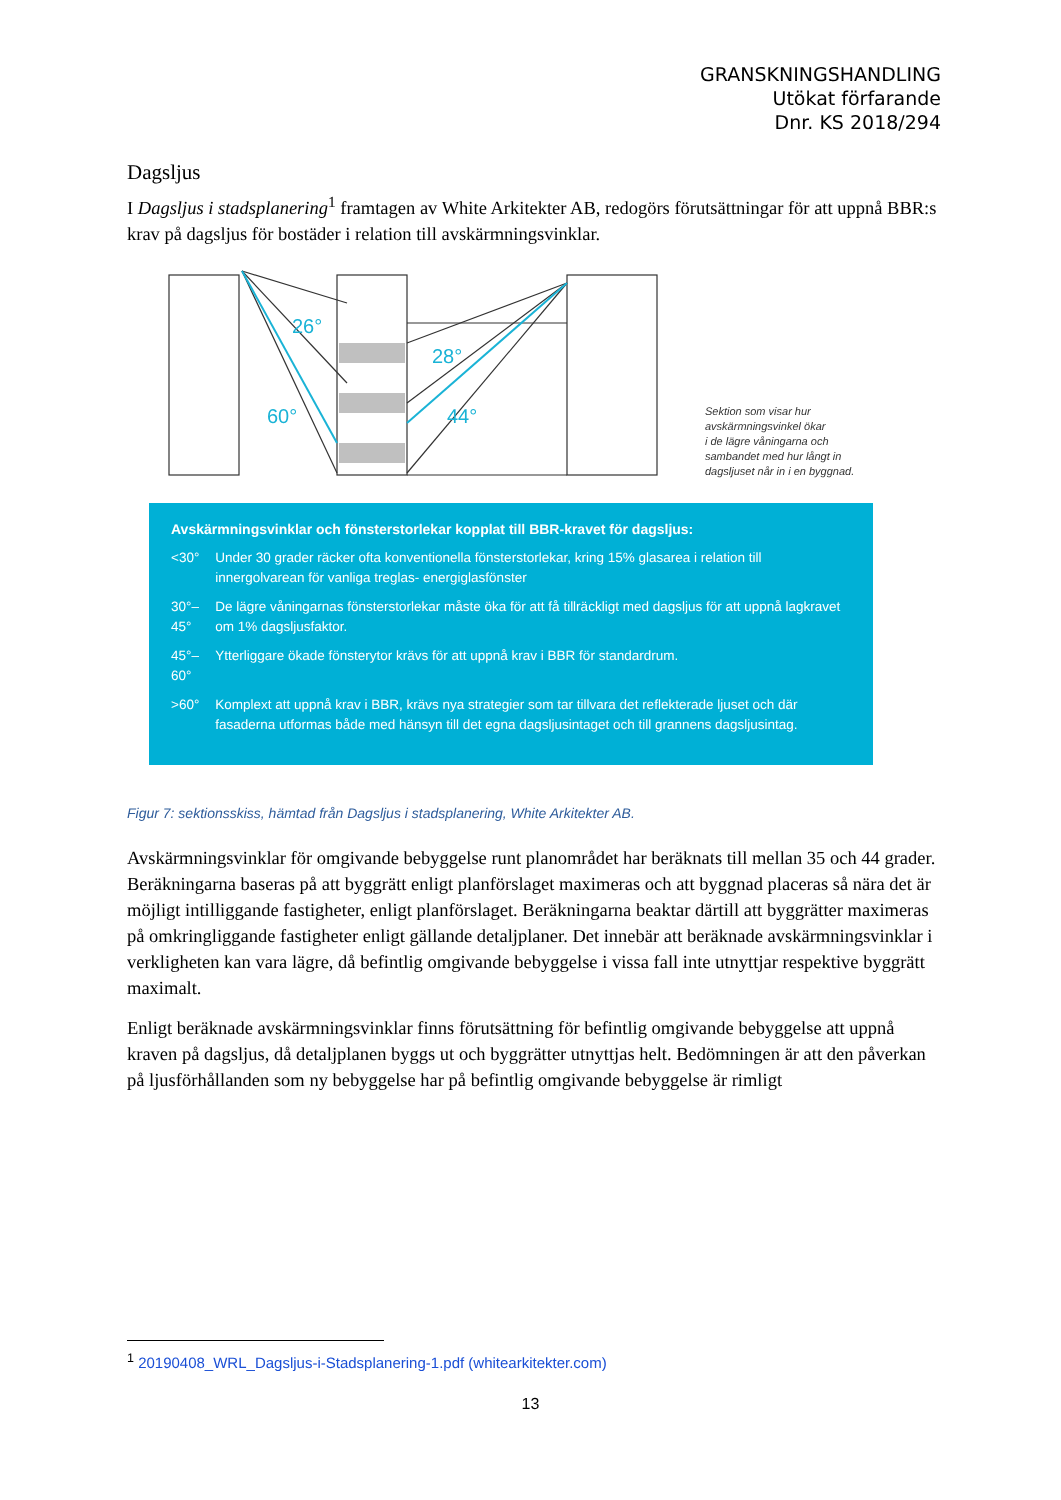GRANSKNINGSHANDLING
Utökat förfarande
Dnr. KS 2018/294
Dagsljus
I Dagsljus i stadsplanering<sup>1</sup> framtagen av White Arkitekter AB, redogörs förutsättningar för att uppnå BBR:s krav på dagsljus för bostäder i relation till avskärmningsvinklar.
26°
28°
60°
44°
Sektion som visar hur
avskärmningsvinkel ökar
i de lägre våningarna och
sambandet med hur långt in
dagsljuset når in i en byggnad.
Avskärmningsvinklar och fönsterstorlekar kopplat till BBR-kravet för dagsljus:
| <30° | Under 30 grader räcker ofta konventionella fönsterstorlekar, kring 15% glasarea i relation till innergolvarean för vanliga treglas- energiglasfönster |
| 30°–45° | De lägre våningarnas fönsterstorlekar måste öka för att få tillräckligt med dagsljus för att uppnå lagkravet om 1% dagsljusfaktor. |
| 45°–60° | Ytterliggare ökade fönsterytor krävs för att uppnå krav i BBR för standardrum. |
| >60° | Komplext att uppnå krav i BBR, krävs nya strategier som tar tillvara det reflekterade ljuset och där fasaderna utformas både med hänsyn till det egna dagsljusintaget och till grannens dagsljusintag. |
Figur 7: sektionsskiss, hämtad från Dagsljus i stadsplanering, White Arkitekter AB.
Avskärmningsvinklar för omgivande bebyggelse runt planområdet har beräknats till mellan 35 och 44 grader. Beräkningarna baseras på att byggrätt enligt planförslaget maximeras och att byggnad placeras så nära det är möjligt intilliggande fastigheter, enligt planförslaget. Beräkningarna beaktar därtill att byggrätter maximeras på omkringliggande fastigheter enligt gällande detaljplaner. Det innebär att beräknade avskärmningsvinklar i verkligheten kan vara lägre, då befintlig omgivande bebyggelse i vissa fall inte utnyttjar respektive byggrätt maximalt.
Enligt beräknade avskärmningsvinklar finns förutsättning för befintlig omgivande bebyggelse att uppnå kraven på dagsljus, då detaljplanen byggs ut och byggrätter utnyttjas helt. Bedömningen är att den påverkan på ljusförhållanden som ny bebyggelse har på befintlig omgivande bebyggelse är rimligt
<sup>1</sup> 20190408_WRL_Dagsljus-i-Stadsplanering-1.pdf (whitearkitekter.com)
13